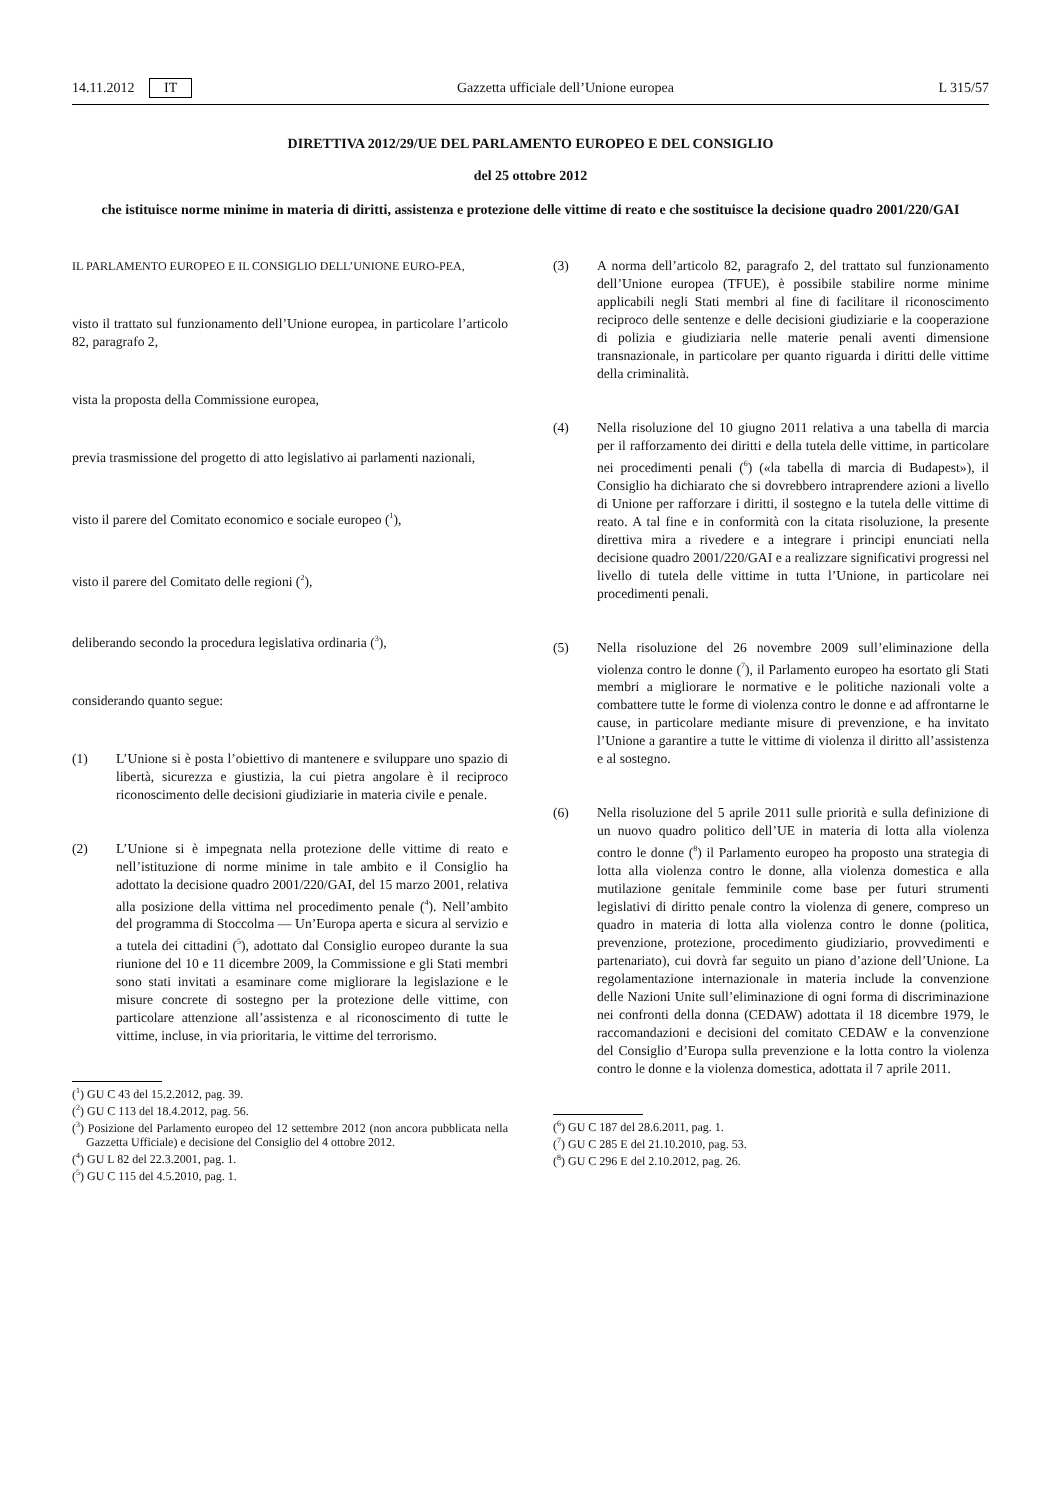14.11.2012 IT Gazzetta ufficiale dell’Unione europea L 315/57
DIRETTIVA 2012/29/UE DEL PARLAMENTO EUROPEO E DEL CONSIGLIO
del 25 ottobre 2012
che istituisce norme minime in materia di diritti, assistenza e protezione delle vittime di reato e che sostituisce la decisione quadro 2001/220/GAI
IL PARLAMENTO EUROPEO E IL CONSIGLIO DELL’UNIONE EURO-PEA,
visto il trattato sul funzionamento dell’Unione europea, in particolare l’articolo 82, paragrafo 2,
vista la proposta della Commissione europea,
previa trasmissione del progetto di atto legislativo ai parlamenti nazionali,
visto il parere del Comitato economico e sociale europeo (<sup>1</sup>),
visto il parere del Comitato delle regioni (<sup>2</sup>),
deliberando secondo la procedura legislativa ordinaria (<sup>3</sup>),
considerando quanto segue:
(1) L’Unione si è posta l’obiettivo di mantenere e sviluppare uno spazio di libertà, sicurezza e giustizia, la cui pietra angolare è il reciproco riconoscimento delle decisioni giudiziarie in materia civile e penale.
(2) L’Unione si è impegnata nella protezione delle vittime di reato e nell’istituzione di norme minime in tale ambito e il Consiglio ha adottato la decisione quadro 2001/220/GAI, del 15 marzo 2001, relativa alla posizione della vittima nel procedimento penale (<sup>4</sup>). Nell’ambito del programma di Stoccolma — Un’Europa aperta e sicura al servizio e a tutela dei cittadini (<sup>5</sup>), adottato dal Consiglio europeo durante la sua riunione del 10 e 11 dicembre 2009, la Commissione e gli Stati membri sono stati invitati a esaminare come migliorare la legislazione e le misure concrete di sostegno per la protezione delle vittime, con particolare attenzione all’assistenza e al riconoscimento di tutte le vittime, incluse, in via prioritaria, le vittime del terrorismo.
(<sup>1</sup>) GU C 43 del 15.2.2012, pag. 39.
(<sup>2</sup>) GU C 113 del 18.4.2012, pag. 56.
(<sup>3</sup>) Posizione del Parlamento europeo del 12 settembre 2012 (non ancora pubblicata nella Gazzetta Ufficiale) e decisione del Consiglio del 4 ottobre 2012.
(<sup>4</sup>) GU L 82 del 22.3.2001, pag. 1.
(<sup>5</sup>) GU C 115 del 4.5.2010, pag. 1.
(3) A norma dell’articolo 82, paragrafo 2, del trattato sul funzionamento dell’Unione europea (TFUE), è possibile stabilire norme minime applicabili negli Stati membri al fine di facilitare il riconoscimento reciproco delle sentenze e delle decisioni giudiziarie e la cooperazione di polizia e giudiziaria nelle materie penali aventi dimensione transnazionale, in particolare per quanto riguarda i diritti delle vittime della criminalità.
(4) Nella risoluzione del 10 giugno 2011 relativa a una tabella di marcia per il rafforzamento dei diritti e della tutela delle vittime, in particolare nei procedimenti penali (<sup>6</sup>) («la tabella di marcia di Budapest»), il Consiglio ha dichiarato che si dovrebbero intraprendere azioni a livello di Unione per rafforzare i diritti, il sostegno e la tutela delle vittime di reato. A tal fine e in conformità con la citata risoluzione, la presente direttiva mira a rivedere e a integrare i principi enunciati nella decisione quadro 2001/220/GAI e a realizzare significativi progressi nel livello di tutela delle vittime in tutta l’Unione, in particolare nei procedimenti penali.
(5) Nella risoluzione del 26 novembre 2009 sull’eliminazione della violenza contro le donne (<sup>7</sup>), il Parlamento europeo ha esortato gli Stati membri a migliorare le normative e le politiche nazionali volte a combattere tutte le forme di violenza contro le donne e ad affrontarne le cause, in particolare mediante misure di prevenzione, e ha invitato l’Unione a garantire a tutte le vittime di violenza il diritto all’assistenza e al sostegno.
(6) Nella risoluzione del 5 aprile 2011 sulle priorità e sulla definizione di un nuovo quadro politico dell’UE in materia di lotta alla violenza contro le donne (<sup>8</sup>) il Parlamento europeo ha proposto una strategia di lotta alla violenza contro le donne, alla violenza domestica e alla mutilazione genitale femminile come base per futuri strumenti legislativi di diritto penale contro la violenza di genere, compreso un quadro in materia di lotta alla violenza contro le donne (politica, prevenzione, protezione, procedimento giudiziario, provvedimenti e partenariato), cui dovrà far seguito un piano d’azione dell’Unione. La regolamentazione internazionale in materia include la convenzione delle Nazioni Unite sull’eliminazione di ogni forma di discriminazione nei confronti della donna (CEDAW) adottata il 18 dicembre 1979, le raccomandazioni e decisioni del comitato CEDAW e la convenzione del Consiglio d’Europa sulla prevenzione e la lotta contro la violenza contro le donne e la violenza domestica, adottata il 7 aprile 2011.
(<sup>6</sup>) GU C 187 del 28.6.2011, pag. 1.
(<sup>7</sup>) GU C 285 E del 21.10.2010, pag. 53.
(<sup>8</sup>) GU C 296 E del 2.10.2012, pag. 26.